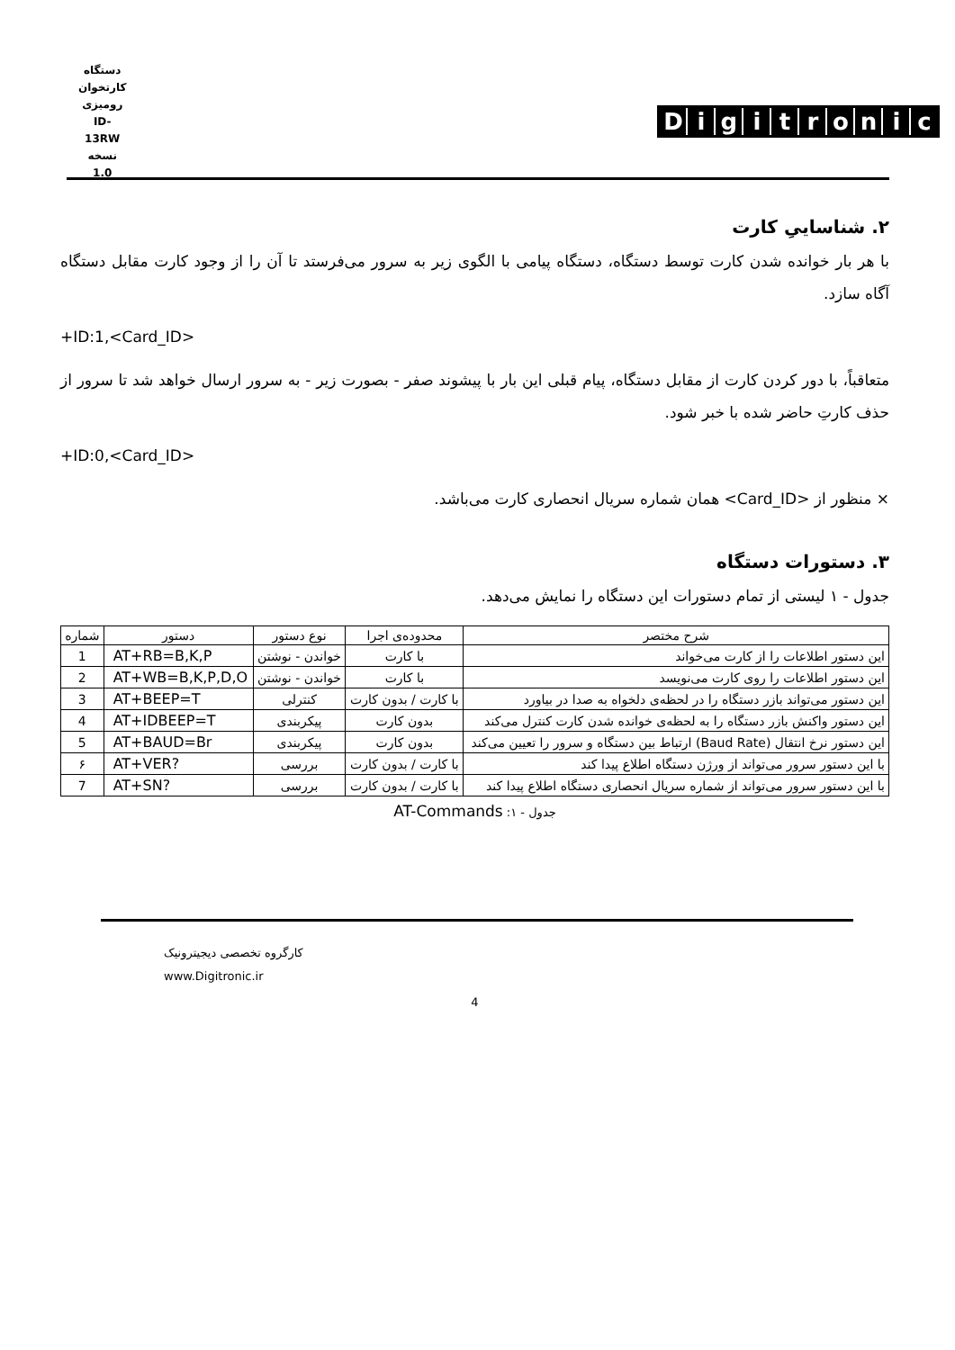دستگاه کارتخوان رومیزی
ID-13RW
نسخه 1.0
Digitronic
۲. شناساییِ کارت
با هر بار خوانده شدن کارت توسط دستگاه، دستگاه پیامی با الگوی زیر به سرور می‌فرستد تا آن را از وجود کارت مقابل دستگاه آگاه سازد.
+ID:1,<Card_ID>
متعاقباً، با دور کردن کارت از مقابل دستگاه، پیام قبلی این بار با پیشوند صفر - بصورت زیر - به سرور ارسال خواهد شد تا سرور از حذف کارتِ حاضر شده با خبر شود.
+ID:0,<Card_ID>
× منظور از <Card_ID> همان شماره سریال انحصاری کارت می‌باشد.
۳. دستورات دستگاه
جدول - ۱ لیستی از تمام دستورات این دستگاه را نمایش می‌دهد.
| شرح مختصر | محدوده‌ی اجرا | نوع دستور | دستور | شماره |
| --- | --- | --- | --- | --- |
| این دستور اطلاعات را از کارت می‌خواند | با کارت | خواندن - نوشتن | AT+RB=B,K,P | 1 |
| این دستور اطلاعات را روی کارت می‌نویسد | با کارت | خواندن - نوشتن | AT+WB=B,K,P,D,O | 2 |
| این دستور می‌تواند بازر دستگاه را در لحظه‌ی دلخواه به صدا در بیاورد | با کارت / بدون کارت | کنترلی | AT+BEEP=T | 3 |
| این دستور واکنش بازر دستگاه را به لحظه‌ی خوانده شدن کارت کنترل می‌کند | بدون کارت | پیکربندی | AT+IDBEEP=T | 4 |
| این دستور نرخ انتقال (Baud Rate) ارتباط بین دستگاه و سرور را تعیین می‌کند | بدون کارت | پیکربندی | AT+BAUD=Br | 5 |
| با این دستور سرور می‌تواند از ورژن دستگاه اطلاع پیدا کند | با کارت / بدون کارت | بررسی | AT+VER? | ۶ |
| با این دستور سرور می‌تواند از شماره سریال انحصاری دستگاه اطلاع پیدا کند | با کارت / بدون کارت | بررسی | AT+SN? | 7 |
جدول - ۱: AT-Commands
کارگروه تخصصی دیجیترونیک
www.Digitronic.ir
4